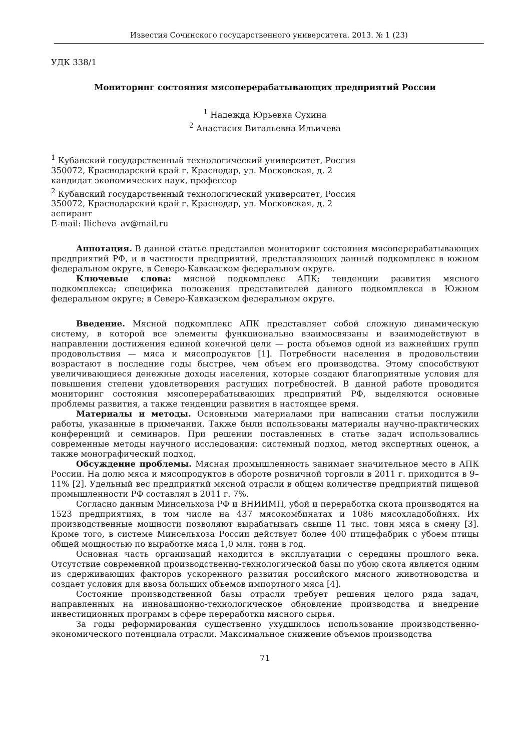Известия Сочинского государственного университета. 2013. № 1 (23)
УДК 338/1
Мониторинг состояния мясоперерабатывающих предприятий России
<sup>1</sup> Надежда Юрьевна Сухина
<sup>2</sup> Анастасия Витальевна Ильичева
<sup>1</sup> Кубанский государственный технологический университет, Россия
350072, Краснодарский край г. Краснодар, ул. Московская, д. 2
кандидат экономических наук, профессор
<sup>2</sup> Кубанский государственный технологический университет, Россия
350072, Краснодарский край г. Краснодар, ул. Московская, д. 2
аспирант
E-mail: Ilicheva_av@mail.ru
Аннотация. В данной статье представлен мониторинг состояния мясоперерабатывающих предприятий РФ, и в частности предприятий, представляющих данный подкомплекс в южном федеральном округе, в Северо-Кавказском федеральном округе.
Ключевые слова: мясной подкомплекс АПК; тенденции развития мясного подкомплекса; специфика положения представителей данного подкомплекса в Южном федеральном округе; в Северо-Кавказском федеральном округе.
Введение. Мясной подкомплекс АПК представляет собой сложную динамическую систему, в которой все элементы функционально взаимосвязаны и взаимодействуют в направлении достижения единой конечной цели — роста объемов одной из важнейших групп продовольствия — мяса и мясопродуктов [1]. Потребности населения в продовольствии возрастают в последние годы быстрее, чем объем его производства. Этому способствуют увеличивающиеся денежные доходы населения, которые создают благоприятные условия для повышения степени удовлетворения растущих потребностей. В данной работе проводится мониторинг состояния мясоперерабатывающих предприятий РФ, выделяются основные проблемы развития, а также тенденции развития в настоящее время.
Материалы и методы. Основными материалами при написании статьи послужили работы, указанные в примечании. Также были использованы материалы научно-практических конференций и семинаров. При решении поставленных в статье задач использовались современные методы научного исследования: системный подход, метод экспертных оценок, а также монографический подход.
Обсуждение проблемы. Мясная промышленность занимает значительное место в АПК России. На долю мяса и мясопродуктов в обороте розничной торговли в 2011 г. приходится в 9–11% [2]. Удельный вес предприятий мясной отрасли в общем количестве предприятий пищевой промышленности РФ составлял в 2011 г. 7%.
Согласно данным Минсельхоза РФ и ВНИИМП, убой и переработка скота производятся на 1523 предприятиях, в том числе на 437 мясокомбинатах и 1086 мясохладобойнях. Их производственные мощности позволяют вырабатывать свыше 11 тыс. тонн мяса в смену [3]. Кроме того, в системе Минсельхоза России действует более 400 птицефабрик с убоем птицы общей мощностью по выработке мяса 1,0 млн. тонн в год.
Основная часть организаций находится в эксплуатации с середины прошлого века. Отсутствие современной производственно-технологической базы по убою скота является одним из сдерживающих факторов ускоренного развития российского мясного животноводства и создает условия для ввоза больших объемов импортного мяса [4].
Состояние производственной базы отрасли требует решения целого ряда задач, направленных на инновационно-технологическое обновление производства и внедрение инвестиционных программ в сфере переработки мясного сырья.
За годы реформирования существенно ухудшилось использование производственно-экономического потенциала отрасли. Максимальное снижение объемов производства
71